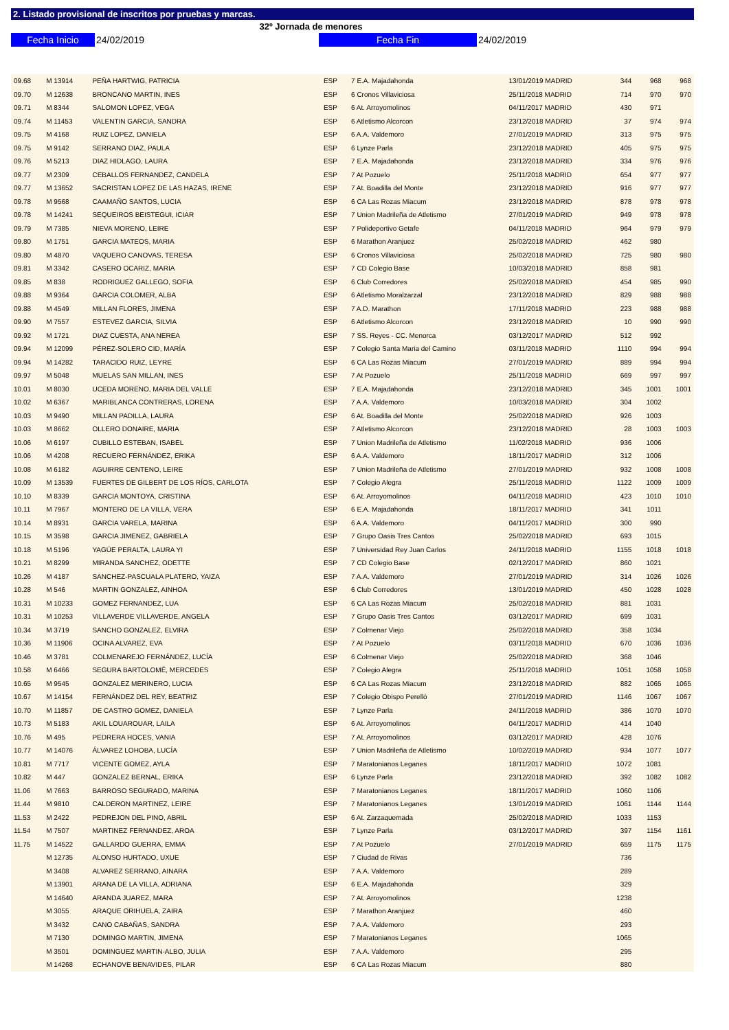2. Listado provisional de inscritos por pruebas y marcas.
32º Jornada de menores
Fecha Inicio 24/02/2019 Fecha Fin 24/02/2019
| 09.68 | M 13914 | PEÑA HARTWIG, PATRICIA | ESP | 7 E.A. Majadahonda | 13/01/2019 MADRID | 344 | 968 | 968 |
| 09.70 | M 12638 | BRONCANO MARTIN, INES | ESP | 6 Cronos Villaviciosa | 25/11/2018 MADRID | 714 | 970 | 970 |
| 09.71 | M 8344 | SALOMON LOPEZ, VEGA | ESP | 6 At. Arroyomolinos | 04/11/2017 MADRID | 430 | 971 | |
| 09.74 | M 11453 | VALENTIN GARCIA, SANDRA | ESP | 6 Atletismo Alcorcon | 23/12/2018 MADRID | 37 | 974 | 974 |
| 09.75 | M 4168 | RUIZ LOPEZ, DANIELA | ESP | 6 A.A. Valdemoro | 27/01/2019 MADRID | 313 | 975 | 975 |
| 09.75 | M 9142 | SERRANO DIAZ, PAULA | ESP | 6 Lynze Parla | 23/12/2018 MADRID | 405 | 975 | 975 |
| 09.76 | M 5213 | DIAZ HIDLAGO, LAURA | ESP | 7 E.A. Majadahonda | 23/12/2018 MADRID | 334 | 976 | 976 |
| 09.77 | M 2309 | CEBALLOS FERNANDEZ, CANDELA | ESP | 7 At Pozuelo | 25/11/2018 MADRID | 654 | 977 | 977 |
| 09.77 | M 13652 | SACRISTAN LOPEZ DE LAS HAZAS, IRENE | ESP | 7 At. Boadilla del Monte | 23/12/2018 MADRID | 916 | 977 | 977 |
| 09.78 | M 9568 | CAAMAÑO SANTOS, LUCIA | ESP | 6 CA Las Rozas Miacum | 23/12/2018 MADRID | 878 | 978 | 978 |
| 09.78 | M 14241 | SEQUEIROS BEISTEGUI, ICIAR | ESP | 7 Union Madrileña de Atletismo | 27/01/2019 MADRID | 949 | 978 | 978 |
| 09.79 | M 7385 | NIEVA MORENO, LEIRE | ESP | 7 Polideportivo Getafe | 04/11/2018 MADRID | 964 | 979 | 979 |
| 09.80 | M 1751 | GARCIA MATEOS, MARIA | ESP | 6 Marathon Aranjuez | 25/02/2018 MADRID | 462 | 980 | |
| 09.80 | M 4870 | VAQUERO CANOVAS, TERESA | ESP | 6 Cronos Villaviciosa | 25/02/2018 MADRID | 725 | 980 | 980 |
| 09.81 | M 3342 | CASERO OCARIZ, MARIA | ESP | 7 CD Colegio Base | 10/03/2018 MADRID | 858 | 981 | |
| 09.85 | M 838 | RODRIGUEZ GALLEGO, SOFIA | ESP | 6 Club Corredores | 25/02/2018 MADRID | 454 | 985 | 990 |
| 09.88 | M 9364 | GARCIA COLOMER, ALBA | ESP | 6 Atletismo Moralzarzal | 23/12/2018 MADRID | 829 | 988 | 988 |
| 09.88 | M 4549 | MILLAN FLORES, JIMENA | ESP | 7 A.D. Marathon | 17/11/2018 MADRID | 223 | 988 | 988 |
| 09.90 | M 7557 | ESTEVEZ GARCIA, SILVIA | ESP | 6 Atletismo Alcorcon | 23/12/2018 MADRID | 10 | 990 | 990 |
| 09.92 | M 1721 | DIAZ CUESTA, ANA NEREA | ESP | 7 SS. Reyes - CC. Menorca | 03/12/2017 MADRID | 512 | 992 | |
| 09.94 | M 12099 | PÉREZ-SOLERO CID, MARÍA | ESP | 7 Colegio Santa Maria del Camino | 03/11/2018 MADRID | 1110 | 994 | 994 |
| 09.94 | M 14282 | TARACIDO RUIZ, LEYRE | ESP | 6 CA Las Rozas Miacum | 27/01/2019 MADRID | 889 | 994 | 994 |
| 09.97 | M 5048 | MUELAS SAN MILLAN, INES | ESP | 7 At Pozuelo | 25/11/2018 MADRID | 669 | 997 | 997 |
| 10.01 | M 8030 | UCEDA MORENO, MARIA DEL VALLE | ESP | 7 E.A. Majadahonda | 23/12/2018 MADRID | 345 | 1001 | 1001 |
| 10.02 | M 6367 | MARIBLANCA CONTRERAS, LORENA | ESP | 7 A.A. Valdemoro | 10/03/2018 MADRID | 304 | 1002 | |
| 10.03 | M 9490 | MILLAN PADILLA, LAURA | ESP | 6 At. Boadilla del Monte | 25/02/2018 MADRID | 926 | 1003 | |
| 10.03 | M 8662 | OLLERO DONAIRE, MARIA | ESP | 7 Atletismo Alcorcon | 23/12/2018 MADRID | 28 | 1003 | 1003 |
| 10.06 | M 6197 | CUBILLO ESTEBAN, ISABEL | ESP | 7 Union Madrileña de Atletismo | 11/02/2018 MADRID | 936 | 1006 | |
| 10.06 | M 4208 | RECUERO FERNÁNDEZ, ERIKA | ESP | 6 A.A. Valdemoro | 18/11/2017 MADRID | 312 | 1006 | |
| 10.08 | M 6182 | AGUIRRE CENTENO, LEIRE | ESP | 7 Union Madrileña de Atletismo | 27/01/2019 MADRID | 932 | 1008 | 1008 |
| 10.09 | M 13539 | FUERTES DE GILBERT DE LOS RÍOS, CARLOTA | ESP | 7 Colegio Alegra | 25/11/2018 MADRID | 1122 | 1009 | 1009 |
| 10.10 | M 8339 | GARCIA MONTOYA, CRISTINA | ESP | 6 At. Arroyomolinos | 04/11/2018 MADRID | 423 | 1010 | 1010 |
| 10.11 | M 7967 | MONTERO DE LA VILLA, VERA | ESP | 6 E.A. Majadahonda | 18/11/2017 MADRID | 341 | 1011 | |
| 10.14 | M 8931 | GARCIA VARELA, MARINA | ESP | 6 A.A. Valdemoro | 04/11/2017 MADRID | 300 | 990 | |
| 10.15 | M 3598 | GARCIA JIMENEZ, GABRIELA | ESP | 7 Grupo Oasis Tres Cantos | 25/02/2018 MADRID | 693 | 1015 | |
| 10.18 | M 5196 | YAGÜE PERALTA, LAURA YI | ESP | 7 Universidad Rey Juan Carlos | 24/11/2018 MADRID | 1155 | 1018 | 1018 |
| 10.21 | M 8299 | MIRANDA SANCHEZ, ODETTE | ESP | 7 CD Colegio Base | 02/12/2017 MADRID | 860 | 1021 | |
| 10.26 | M 4187 | SANCHEZ-PASCUALA PLATERO, YAIZA | ESP | 7 A.A. Valdemoro | 27/01/2019 MADRID | 314 | 1026 | 1026 |
| 10.28 | M 546 | MARTIN GONZALEZ, AINHOA | ESP | 6 Club Corredores | 13/01/2019 MADRID | 450 | 1028 | 1028 |
| 10.31 | M 10233 | GOMEZ FERNANDEZ, LUA | ESP | 6 CA Las Rozas Miacum | 25/02/2018 MADRID | 881 | 1031 | |
| 10.31 | M 10253 | VILLAVERDE VILLAVERDE, ANGELA | ESP | 7 Grupo Oasis Tres Cantos | 03/12/2017 MADRID | 699 | 1031 | |
| 10.34 | M 3719 | SANCHO GONZALEZ, ELVIRA | ESP | 7 Colmenar Viejo | 25/02/2018 MADRID | 358 | 1034 | |
| 10.36 | M 11906 | OCINA ALVAREZ, EVA | ESP | 7 At Pozuelo | 03/11/2018 MADRID | 670 | 1036 | 1036 |
| 10.46 | M 3781 | COLMENAREJO FERNÁNDEZ, LUCÍA | ESP | 6 Colmenar Viejo | 25/02/2018 MADRID | 368 | 1046 | |
| 10.58 | M 6466 | SEGURA BARTOLOMÉ, MERCEDES | ESP | 7 Colegio Alegra | 25/11/2018 MADRID | 1051 | 1058 | 1058 |
| 10.65 | M 9545 | GONZALEZ MERINERO, LUCIA | ESP | 6 CA Las Rozas Miacum | 23/12/2018 MADRID | 882 | 1065 | 1065 |
| 10.67 | M 14154 | FERNÁNDEZ DEL REY, BEATRIZ | ESP | 7 Colegio Obispo Perelló | 27/01/2019 MADRID | 1146 | 1067 | 1067 |
| 10.70 | M 11857 | DE CASTRO GOMEZ, DANIELA | ESP | 7 Lynze Parla | 24/11/2018 MADRID | 386 | 1070 | 1070 |
| 10.73 | M 5183 | AKIL LOUAROUAR, LAILA | ESP | 6 At. Arroyomolinos | 04/11/2017 MADRID | 414 | 1040 | |
| 10.76 | M 495 | PEDRERA HOCES, VANIA | ESP | 7 At. Arroyomolinos | 03/12/2017 MADRID | 428 | 1076 | |
| 10.77 | M 14076 | ÁLVAREZ LOHOBA, LUCÍA | ESP | 7 Union Madrileña de Atletismo | 10/02/2019 MADRID | 934 | 1077 | 1077 |
| 10.81 | M 7717 | VICENTE GOMEZ, AYLA | ESP | 7 Maratonianos Leganes | 18/11/2017 MADRID | 1072 | 1081 | |
| 10.82 | M 447 | GONZALEZ BERNAL, ERIKA | ESP | 6 Lynze Parla | 23/12/2018 MADRID | 392 | 1082 | 1082 |
| 11.06 | M 7663 | BARROSO SEGURADO, MARINA | ESP | 7 Maratonianos Leganes | 18/11/2017 MADRID | 1060 | 1106 | |
| 11.44 | M 9810 | CALDERON MARTINEZ, LEIRE | ESP | 7 Maratonianos Leganes | 13/01/2019 MADRID | 1061 | 1144 | 1144 |
| 11.53 | M 2422 | PEDREJON DEL PINO, ABRIL | ESP | 6 At. Zarzaquemada | 25/02/2018 MADRID | 1033 | 1153 | |
| 11.54 | M 7507 | MARTINEZ FERNANDEZ, AROA | ESP | 7 Lynze Parla | 03/12/2017 MADRID | 397 | 1154 | 1161 |
| 11.75 | M 14522 | GALLARDO GUERRA, EMMA | ESP | 7 At Pozuelo | 27/01/2019 MADRID | 659 | 1175 | 1175 |
| | M 12735 | ALONSO HURTADO, UXUE | ESP | 7 Ciudad de Rivas | | 736 | | |
| | M 3408 | ALVAREZ SERRANO, AINARA | ESP | 7 A.A. Valdemoro | | 289 | | |
| | M 13901 | ARANA DE LA VILLA, ADRIANA | ESP | 6 E.A. Majadahonda | | 329 | | |
| | M 14640 | ARANDA JUAREZ, MARA | ESP | 7 At. Arroyomolinos | | 1238 | | |
| | M 3055 | ARAQUE ORIHUELA, ZAIRA | ESP | 7 Marathon Aranjuez | | 460 | | |
| | M 3432 | CANO CABAÑAS, SANDRA | ESP | 7 A.A. Valdemoro | | 293 | | |
| | M 7130 | DOMINGO MARTIN, JIMENA | ESP | 7 Maratonianos Leganes | | 1065 | | |
| | M 3501 | DOMINGUEZ MARTIN-ALBO, JULIA | ESP | 7 A.A. Valdemoro | | 295 | | |
| | M 14268 | ECHANOVE BENAVIDES, PILAR | ESP | 6 CA Las Rozas Miacum | | 880 | | |